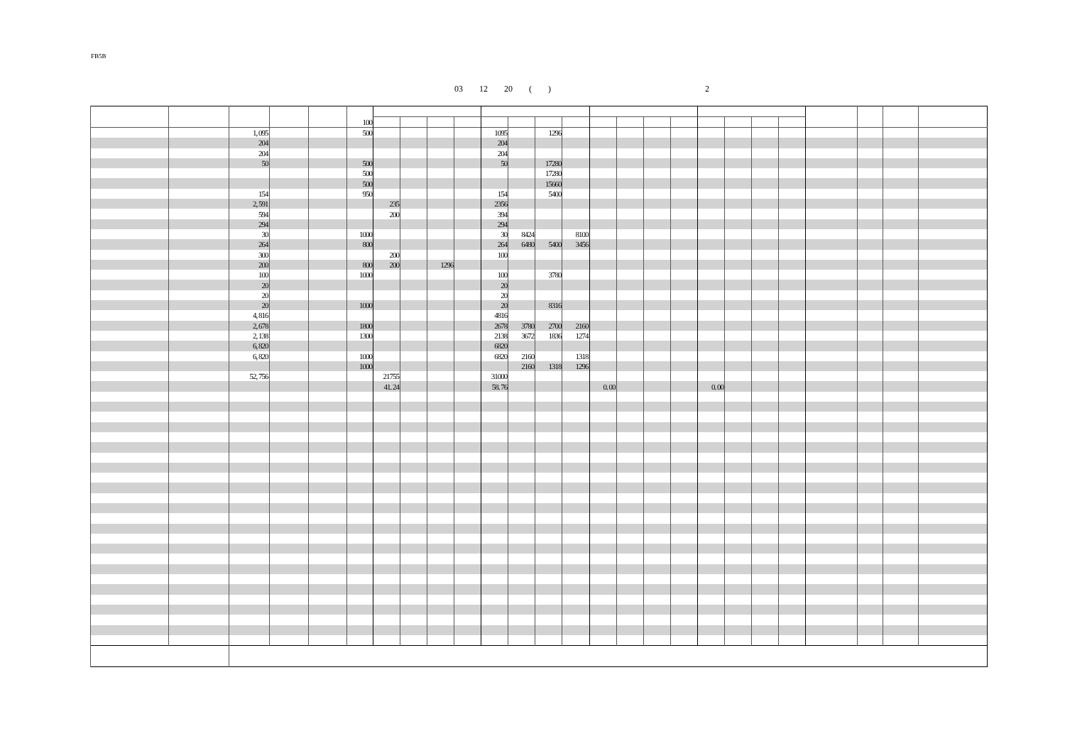FB5B
03 12 20 ( ) 2
| | | | | | 100 | | | | | | | | | | | | | | | | | | | | |
| --- | --- | --- | --- | --- | --- | --- | --- | --- | --- | --- | --- | --- | --- | --- | --- | --- | --- | --- | --- | --- | --- | --- | --- | --- | --- |
| | | 1, 095 | | | 500 | | | | | 1095 | | 1296 | | | | | | | | | | | | | |
| | | 204 | | | | | | | | 204 | | | | | | | | | | | | | | | |
| | | 204 | | | | | | | | 204 | | | | | | | | | | | | | | | |
| | | 50 | | | 500 | | | | | 50 | | 17280 | | | | | | | | | | | | | |
| | | | | | 500 | | | | | | | 17280 | | | | | | | | | | | | | |
| | | | | | 500 | | | | | | | 15660 | | | | | | | | | | | | | |
| | | 154 | | | 950 | | | | | 154 | | 5400 | | | | | | | | | | | | | |
| | | 2, 591 | | | | 235 | | | | 2356 | | | | | | | | | | | | | | | |
| | | 594 | | | | 200 | | | | 394 | | | | | | | | | | | | | | | |
| | | 294 | | | | | | | | 294 | | | | | | | | | | | | | | | |
| | | 30 | | | 1000 | | | | | 30 | 8424 | | 8100 | | | | | | | | | | | | |
| | | 264 | | | 800 | | | | | 264 | 6480 | 5400 | 3456 | | | | | | | | | | | | |
| | | 300 | | | | 200 | | | | 100 | | | | | | | | | | | | | | | |
| | | 200 | | | 800 | 200 | | 1296 | | | | | | | | | | | | | | | | | |
| | | 100 | | | 1000 | | | | | 100 | | 3780 | | | | | | | | | | | | | |
| | | 20 | | | | | | | | 20 | | | | | | | | | | | | | | | |
| | | 20 | | | | | | | | 20 | | | | | | | | | | | | | | | |
| | | 20 | | | 1000 | | | | | 20 | | 8316 | | | | | | | | | | | | | |
| | | 4, 816 | | | | | | | | 4816 | | | | | | | | | | | | | | | |
| | | 2, 678 | | | 1800 | | | | | 2678 | 3780 | 2700 | 2160 | | | | | | | | | | | | |
| | | 2, 138 | | | 1300 | | | | | 2138 | 3672 | 1836 | 1274 | | | | | | | | | | | | |
| | | 6, 820 | | | | | | | | 6820 | | | | | | | | | | | | | | | |
| | | 6, 820 | | | 1000 | | | | | 6820 | 2160 | | 1318 | | | | | | | | | | | | |
| | | | | | 1000 | | | | | | 2160 | 1318 | 1296 | | | | | | | | | | | | |
| | | 52, 756 | | | | 21755 | | | | 31000 | | | | | | | | | | | | | | | |
| | | | | | | 41. 24 | | | | 58. 76 | | | | 0. 00 | | | | 0. 00 | | | | | | | |